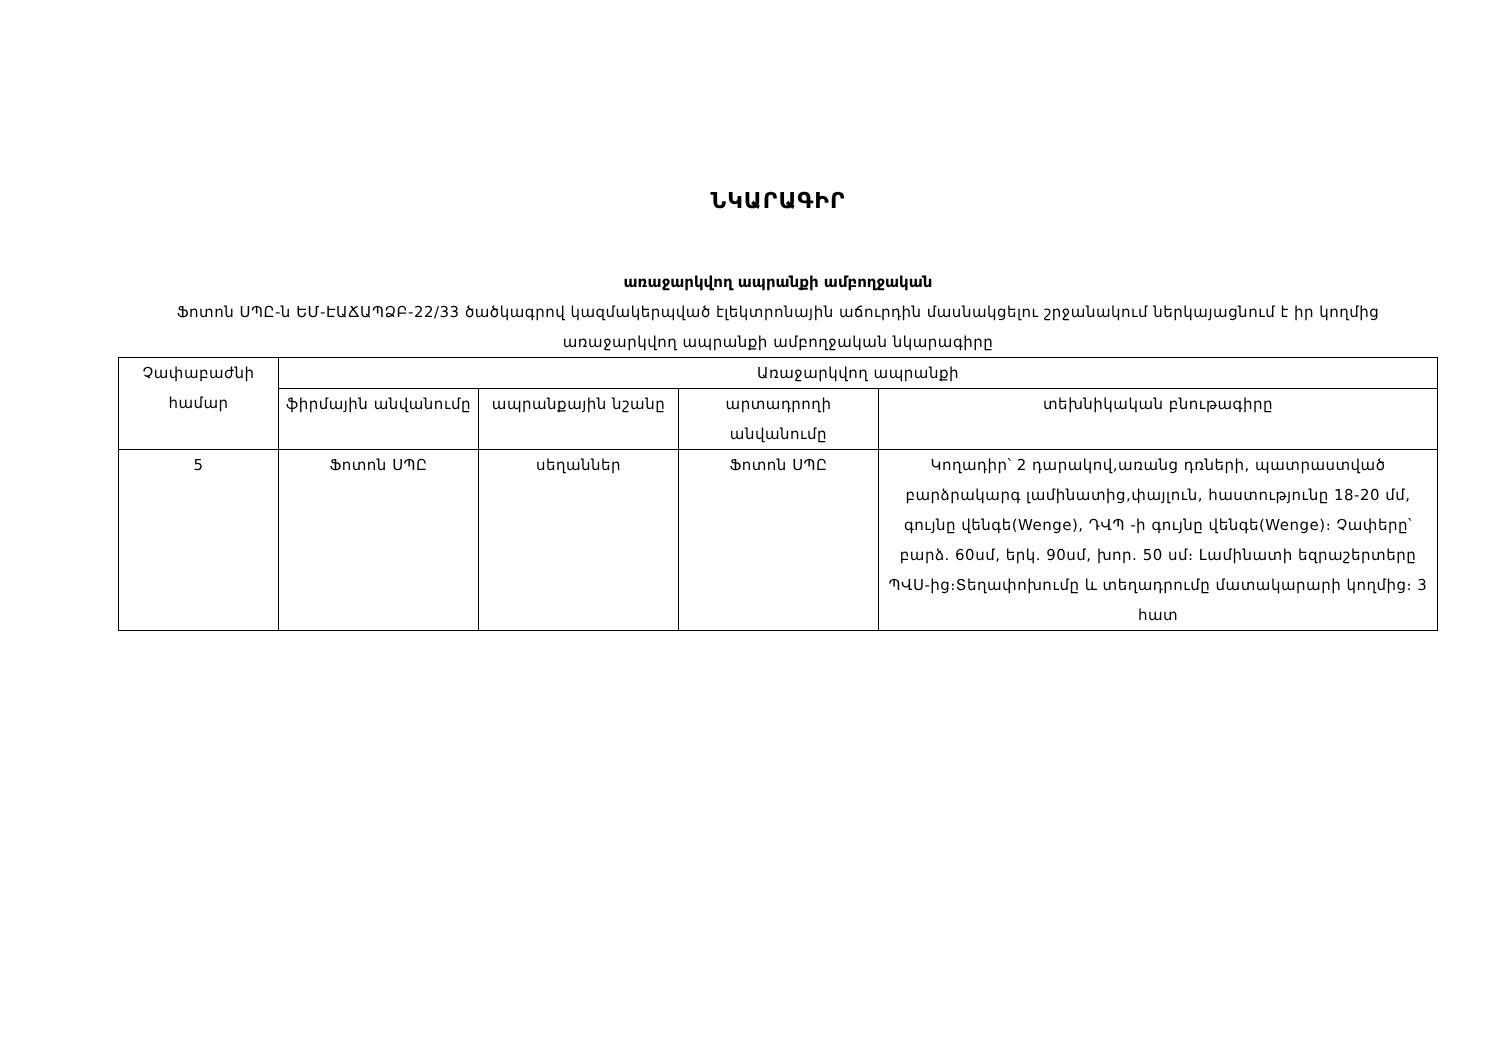ՆԿԱՐԱԳԻՐ
առաջարկվող ապրանքի ամբողջական
Ֆոտոն ՍՊԸ-ն ԵՄ-ԷԱՃԱՊՁԲ-22/33 ծածկագրով կազմակերպված էլեկտրոնային աճուրդին մասնակցելու շրջանակում ներկայացնում է իր կողմից առաջարկվող ապրանքի ամբողջական նկարագիրը
| Չափաբաժնի համար | Առաջարկվող ապրանքի | | | |
| --- | --- | --- | --- | --- |
| | ֆիրմային անվանումը | ապրանքային նշանը | արտադրողի անվանումը | տեխնիկական բնութագիրը |
| 5 | Ֆոտոն ՍՊԸ | սեղաններ | Ֆոտոն ՍՊԸ | Կողադիր՝ 2 դարակով,առանց դռների, պատրաստված բարձրակարգ լամինատից,փայլուն, հաստությունը 18-20 մմ, գույնը վենգե(Wenge), ԴՎՊ -ի գույնը վենգե(Wenge)։ Չափերը՝ բարձ. 60սմ, երկ. 90սմ, խոր. 50 սմ։ Լամինատի եզրաշերտերը ՊՎՍ-ից։Տեղափոխումը և տեղադրումը մատակարարի կողմից։ 3 հատ |